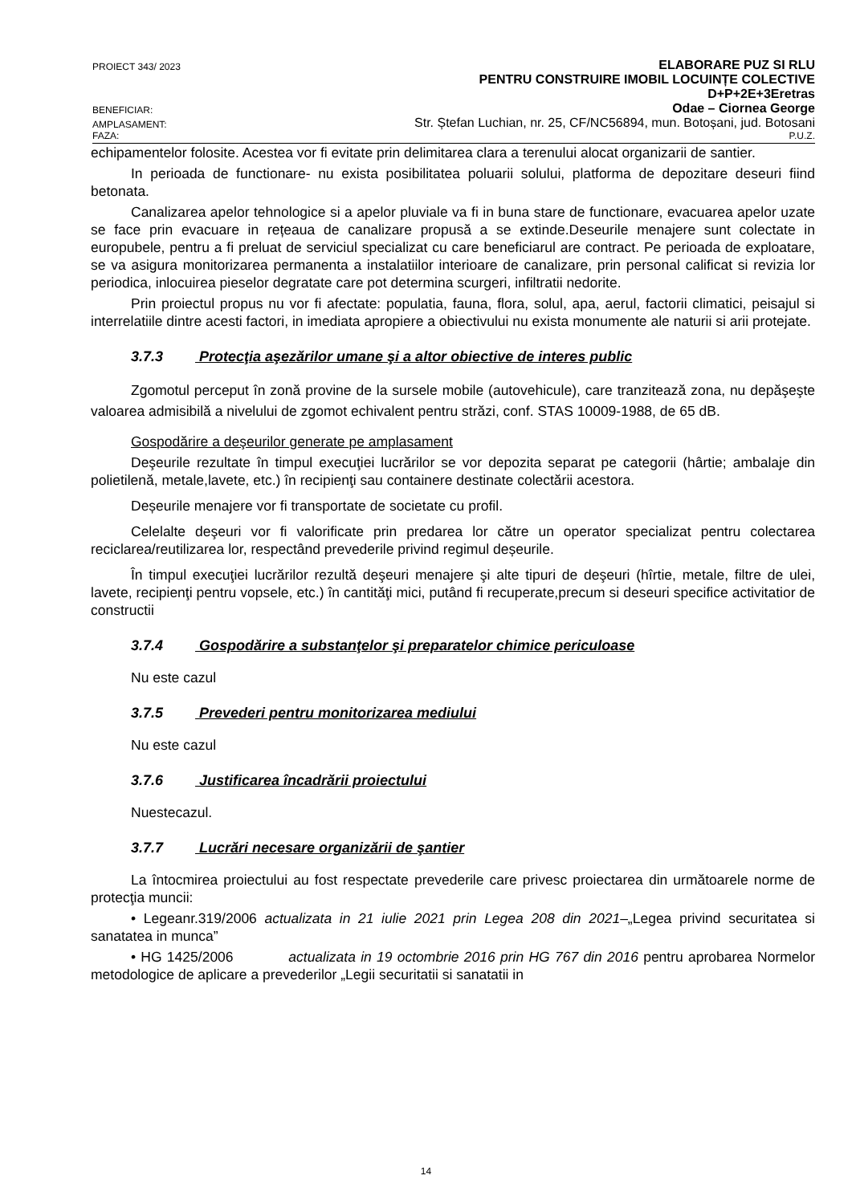PROIECT 343/ 2023
ELABORARE PUZ SI RLU
PENTRU CONSTRUIRE IMOBIL LOCUINȚE COLECTIVE
D+P+2E+3Eretras
BENEFICIAR:
Odae – Ciornea George
AMPLASAMENT:
Str. Ștefan Luchian, nr. 25, CF/NC56894, mun. Botoșani, jud. Botosani
FAZA:
P.U.Z.
echipamentelor folosite. Acestea vor fi evitate prin delimitarea clara a terenului alocat organizarii de santier.
In perioada de functionare- nu exista posibilitatea poluarii solului, platforma de depozitare deseuri fiind betonata.
Canalizarea apelor tehnologice si a apelor pluviale va fi in buna stare de functionare, evacuarea apelor uzate se face prin evacuare in rețeaua de canalizare propusă a se extinde.Deseurile menajere sunt colectate in europubele, pentru a fi preluat de serviciul specializat cu care beneficiarul are contract. Pe perioada de exploatare, se va asigura monitorizarea permanenta a instalatiilor interioare de canalizare, prin personal calificat si revizia lor periodica, inlocuirea pieselor degratate care pot determina scurgeri, infiltratii nedorite.
Prin proiectul propus nu vor fi afectate: populatia, fauna, flora, solul, apa, aerul, factorii climatici, peisajul si interrelatiile dintre acesti factori, in imediata apropiere a obiectivului nu exista monumente ale naturii si arii protejate.
3.7.3 Protecţia aşezărilor umane şi a altor obiective de interes public
Zgomotul perceput în zonă provine de la sursele mobile (autovehicule), care tranzitează zona, nu depăşeşte valoarea admisibilă a nivelului de zgomot echivalent pentru străzi, conf. STAS 10009-1988, de 65 dB.
Gospodărire a deşeurilor generate pe amplasament
Deşeurile rezultate în timpul execuţiei lucrărilor se vor depozita separat pe categorii (hârtie; ambalaje din polietilenă, metale,lavete, etc.) în recipienţi sau containere destinate colectării acestora.
Deșeurile menajere vor fi transportate de societate cu profil.
Celelalte deşeuri vor fi valorificate prin predarea lor către un operator specializat pentru colectarea reciclarea/reutilizarea lor, respectând prevederile privind regimul deșeurile.
În timpul execuţiei lucrărilor rezultă deşeuri menajere şi alte tipuri de deşeuri (hîrtie, metale, filtre de ulei, lavete, recipienţi pentru vopsele, etc.) în cantităţi mici, putând fi recuperate,precum si deseuri specifice activitatior de constructii
3.7.4 Gospodărire a substanţelor şi preparatelor chimice periculoase
Nu este cazul
3.7.5 Prevederi pentru monitorizarea mediului
Nu este cazul
3.7.6 Justificarea încadrării proiectului
Nuestecazul.
3.7.7 Lucrări necesare organizării de şantier
La întocmirea proiectului au fost respectate prevederile care privesc proiectarea din următoarele norme de protecţia muncii:
• Legeanr.319/2006 actualizata in 21 iulie 2021 prin Legea 208 din 2021–„Legea privind securitatea si sanatatea in munca”
• HG 1425/2006 actualizata in 19 octombrie 2016 prin HG 767 din 2016 pentru aprobarea Normelor metodologice de aplicare a prevederilor „Legii securitatii si sanatatii in
14